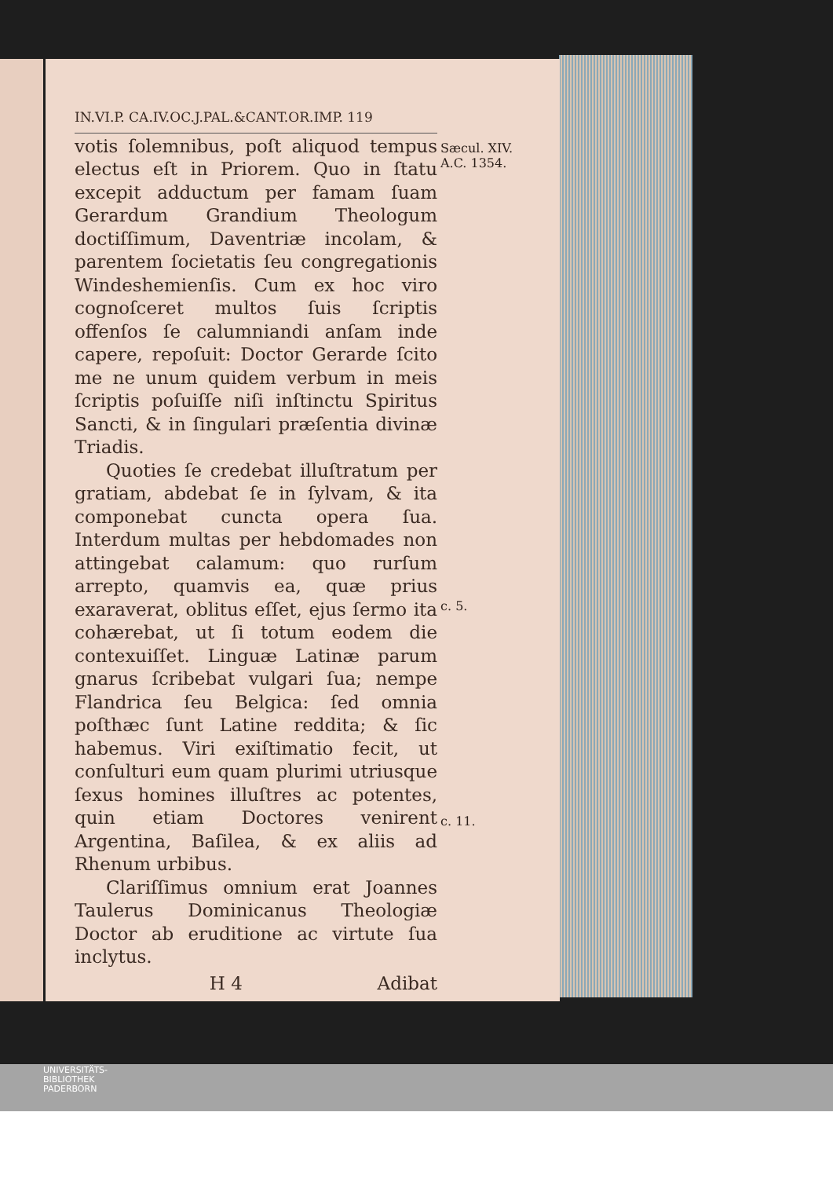IN.VI.P. CA.IV.OC.J.PAL.&CANT.OR.IMP. 119
votis ſolemnibus, poſt aliquod tempus electus eſt in Priorem. Quo in ſtatu excepit adductum per famam ſuam Gerardum Grandium Theologum doctiſſimum, Daventriæ incolam, & parentem ſocietatis ſeu congregationis Windeshemienſis. Cum ex hoc viro cognoſceret multos ſuis ſcriptis offenſos ſe calumniandi anſam inde capere, repoſuit: Doctor Gerarde ſcito me ne unum quidem verbum in meis ſcriptis poſuiſſe niſi inſtinctu Spiritus Sancti, & in ſingulari præſentia divinæ Triadis.
Quoties ſe credebat illuſtratum per gratiam, abdebat ſe in ſylvam, & ita componebat cuncta opera ſua. Interdum multas per hebdomades non attingebat calamum: quo rurſum arrepto, quamvis ea, quæ prius exaraverat, oblitus eſſet, ejus ſermo ita cohærebat, ut ſi totum eodem die contexuiſſet. Linguæ Latinæ parum gnarus ſcribebat vulgari ſua; nempe Flandrica ſeu Belgica: ſed omnia poſthæc ſunt Latine reddita; & ſic habemus. Viri exiſtimatio fecit, ut conſulturi eum quam plurimi utriusque ſexus homines illuſtres ac potentes, quin etiam Doctores venirent Argentina, Baſilea, & ex aliis ad Rhenum urbibus.
Clariſſimus omnium erat Joannes Taulerus Dominicanus Theologiæ Doctor ab eruditione ac virtute ſua inclytus.
H 4 Adibat
Sæcul. XIV.
A.C. 1354.
c. 5.
c. 11.
UNIVERSITÄTS-
BIBLIOTHEK
PADERBORN